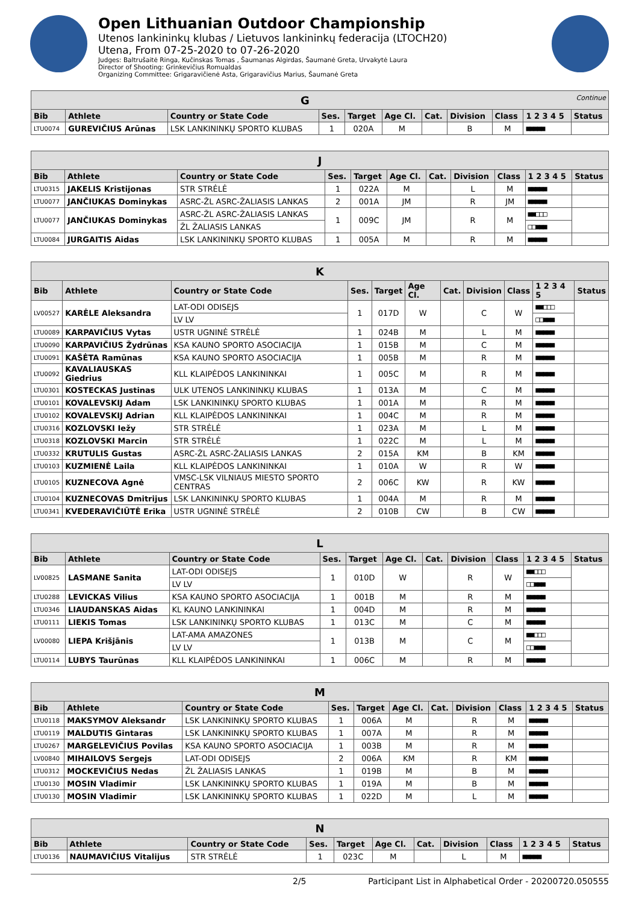Open Lithuanian Outdoor Championship
Utenos lankininkų klubas / Lietuvos lankininkų federacija (LTOCH20)
Utena, From 07-25-2020 to 07-26-2020
Judges: Baltrušaitė Ringa, Kučinskas Tomas , Šaumanas Algirdas, Šaumanė Greta, Urvakytė Laura
Director of Shooting: Grinkevičius Romualdas
Organizing Committee: Grigaravičienė Asta, Grigaravičius Marius, Šaumanė Greta
| G Continue | | | | | | | | | | |
| Bib | Athlete | Country or State Code | Ses. | Target | Age Cl. | Cat. | Division | Class | 1 2 3 4 5 | Status |
| LTU0074 | GUREVIČIUS Arūnas | LSK LANKININKŲ SPORTO KLUBAS | 1 | 020A | M | | B | M | ■■■■■ | |
| J | | | | | | | | | | |
| Bib | Athlete | Country or State Code | Ses. | Target | Age Cl. | Cat. | Division | Class | 1 2 3 4 5 | Status |
| LTU0315 | JAKELIS Kristijonas | STR STRĖLĖ | 1 | 022A | M | | L | M | ■■■■■ | |
| LTU0077 | JANČIUKAS Dominykas | ASRC-ŽL ASRC-ŽALIASIS LANKAS | 2 | 001A | JM | | R | JM | ■■■■■ | |
| LTU0077 | JANČIUKAS Dominykas | ASRC-ŽL ASRC-ŽALIASIS LANKAS | 1 | 009C | JM | | R | M | ■■□□□ | |
| | | ŽL ŽALIASIS LANKAS | | | | | | | □□■■■ | |
| LTU0084 | JURGAITIS Aidas | LSK LANKININKŲ SPORTO KLUBAS | 1 | 005A | M | | R | M | ■■■■■ | |
| K | | | | | | | | | | |
| Bib | Athlete | Country or State Code | Ses. | Target | Age Cl. | Cat. | Division | Class | 1 2 3 4 5 | Status |
| LV00527 | KARĖLE Aleksandra | LAT-ODI ODISEJS | 1 | 017D | W | | C | W | ■■□□□ | |
| | | LV LV | | | | | | | □□■■■ | |
| LTU0089 | KARPAVIČIUS Vytas | USTR UGNINĖ STRĖLĖ | 1 | 024B | M | | L | M | ■■■■■ | |
| LTU0090 | KARPAVIČIUS Žydrūnas | KSA KAUNO SPORTO ASOCIACIJA | 1 | 015B | M | | C | M | ■■■■■ | |
| LTU0091 | KAŠĖTA Ramūnas | KSA KAUNO SPORTO ASOCIACIJA | 1 | 005B | M | | R | M | ■■■■■ | |
| LTU0092 | KAVALIAUSKAS Giedrius | KLL KLAIPĖDOS LANKININKAI | 1 | 005C | M | | R | M | ■■■■■ | |
| LTU0301 | KOSTECKAS Justinas | ULK UTENOS LANKININKŲ KLUBAS | 1 | 013A | M | | C | M | ■■■■■ | |
| LTU0101 | KOVALEVSKIJ Adam | LSK LANKININKŲ SPORTO KLUBAS | 1 | 001A | M | | R | M | ■■■■■ | |
| LTU0102 | KOVALEVSKIJ Adrian | KLL KLAIPĖDOS LANKININKAI | 1 | 004C | M | | R | M | ■■■■■ | |
| LTU0316 | KOZLOVSKI Iežy | STR STRĖLĖ | 1 | 023A | M | | L | M | ■■■■■ | |
| LTU0318 | KOZLOVSKI Marcin | STR STRĖLĖ | 1 | 022C | M | | L | M | ■■■■■ | |
| LTU0332 | KRUTULIS Gustas | ASRC-ŽL ASRC-ŽALIASIS LANKAS | 2 | 015A | KM | | B | KM | ■■■■■ | |
| LTU0103 | KUZMIENĖ Laila | KLL KLAIPĖDOS LANKININKAI | 1 | 010A | W | | R | W | ■■■■■ | |
| LTU0105 | KUZNECOVA Agnė | VMSC-LSK VILNIAUS MIESTO SPORTO CENTRAS | 2 | 006C | KW | | R | KW | ■■■■■ | |
| LTU0104 | KUZNECOVAS Dmitrijus | LSK LANKININKŲ SPORTO KLUBAS | 1 | 004A | M | | R | M | ■■■■■ | |
| LTU0341 | KVEDERAVIČIŪTĖ Erika | USTR UGNINĖ STRĖLĖ | 2 | 010B | CW | | B | CW | ■■■■■ | |
| L | | | | | | | | | | |
| Bib | Athlete | Country or State Code | Ses. | Target | Age Cl. | Cat. | Division | Class | 1 2 3 4 5 | Status |
| LV00825 | LASMANE Sanita | LAT-ODI ODISEJS | 1 | 010D | W | | R | W | ■■□□□ | |
| | | LV LV | | | | | | | □□■■■ | |
| LTU0288 | LEVICKAS Vilius | KSA KAUNO SPORTO ASOCIACIJA | 1 | 001B | M | | R | M | ■■■■■ | |
| LTU0346 | LIAUDANSKAS Aidas | KL KAUNO LANKININKAI | 1 | 004D | M | | R | M | ■■■■■ | |
| LTU0111 | LIEKIS Tomas | LSK LANKININKŲ SPORTO KLUBAS | 1 | 013C | M | | C | M | ■■■■■ | |
| LV00080 | LIEPA Krišjānis | LAT-AMA AMAZONES | 1 | 013B | M | | C | M | ■■□□□ | |
| | | LV LV | | | | | | | □□■■■ | |
| LTU0114 | LUBYS Taurūnas | KLL KLAIPĖDOS LANKININKAI | 1 | 006C | M | | R | M | ■■■■■ | |
| M | | | | | | | | | | |
| Bib | Athlete | Country or State Code | Ses. | Target | Age Cl. | Cat. | Division | Class | 1 2 3 4 5 | Status |
| LTU0118 | MAKSYMOV Aleksandr | LSK LANKININKŲ SPORTO KLUBAS | 1 | 006A | M | | R | M | ■■■■■ | |
| LTU0119 | MALDUTIS Gintaras | LSK LANKININKŲ SPORTO KLUBAS | 1 | 007A | M | | R | M | ■■■■■ | |
| LTU0267 | MARGELEVIČIUS Povilas | KSA KAUNO SPORTO ASOCIACIJA | 1 | 003B | M | | R | M | ■■■■■ | |
| LV00840 | MIHAILOVS Sergejs | LAT-ODI ODISEJS | 2 | 006A | KM | | R | KM | ■■■■■ | |
| LTU0312 | MOCKEVIČIUS Nedas | ŽL ŽALIASIS LANKAS | 1 | 019B | M | | B | M | ■■■■■ | |
| LTU0130 | MOSIN Vladimir | LSK LANKININKŲ SPORTO KLUBAS | 1 | 019A | M | | B | M | ■■■■■ | |
| LTU0130 | MOSIN Vladimir | LSK LANKININKŲ SPORTO KLUBAS | 1 | 022D | M | | L | M | ■■■■■ | |
| N | | | | | | | | | | |
| Bib | Athlete | Country or State Code | Ses. | Target | Age Cl. | Cat. | Division | Class | 1 2 3 4 5 | Status |
| LTU0136 | NAUMAVIČIUS Vitalijus | STR STRĖLĖ | 1 | 023C | M | | L | M | ■■■■■ | |
2/5 Participant List in Alphabetical Order - 20200720.050555